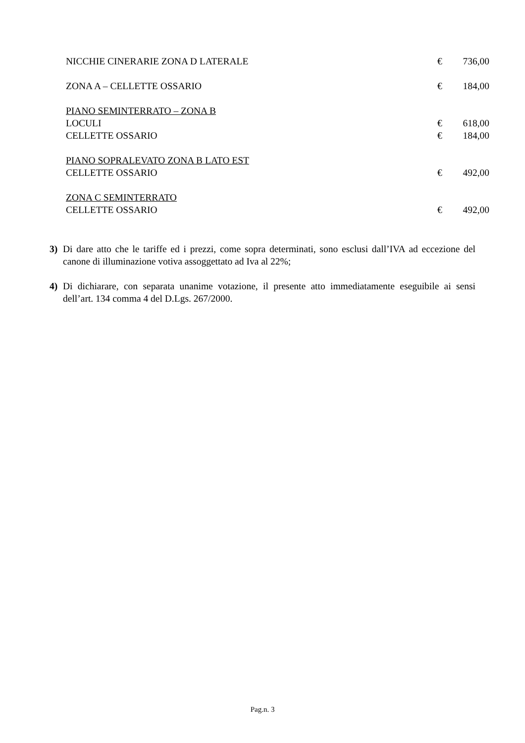| NICCHIE CINERARIE ZONA D LATERALE | € | 736,00 |
| ZONA A – CELLETTE OSSARIO | € | 184,00 |
| PIANO SEMINTERRATO – ZONA B | | |
| LOCULI | € | 618,00 |
| CELLETTE OSSARIO | € | 184,00 |
| PIANO SOPRALEVATO ZONA B LATO EST | | |
| CELLETTE OSSARIO | € | 492,00 |
| ZONA C SEMINTERRATO | | |
| CELLETTE OSSARIO | € | 492,00 |
3) Di dare atto che le tariffe ed i prezzi, come sopra determinati, sono esclusi dall’IVA ad eccezione del canone di illuminazione votiva assoggettato ad Iva al 22%;
4) Di dichiarare, con separata unanime votazione, il presente atto immediatamente eseguibile ai sensi dell’art. 134 comma 4 del D.Lgs. 267/2000.
Pag.n. 3